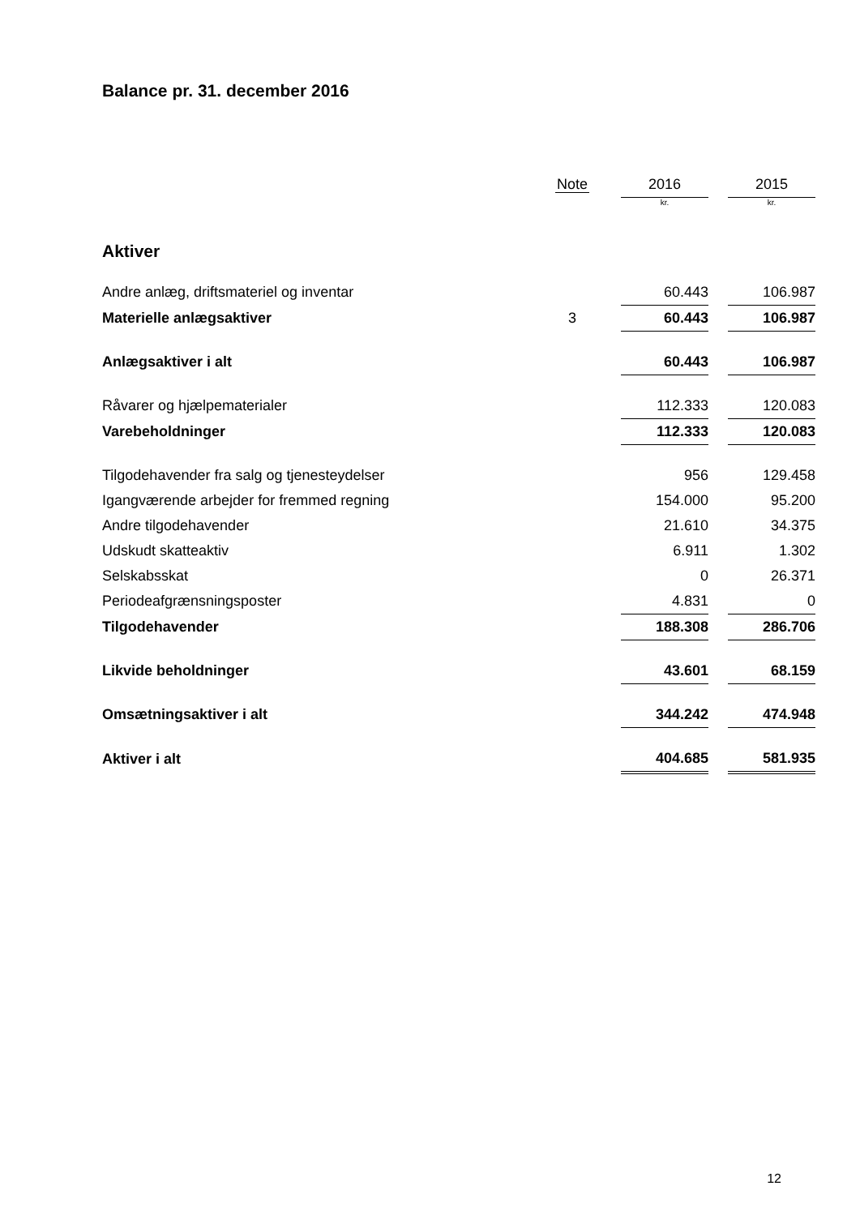Balance pr. 31. december 2016
| | Note | 2016 | | 2015 |
| --- | --- | --- | --- | --- |
| | | kr. | | kr. |
| Aktiver | | | | |
| Andre anlæg, driftsmateriel og inventar | | 60.443 | | 106.987 |
| Materielle anlægsaktiver | 3 | 60.443 | | 106.987 |
| Anlægsaktiver i alt | | 60.443 | | 106.987 |
| Råvarer og hjælpematerialer | | 112.333 | | 120.083 |
| Varebeholdninger | | 112.333 | | 120.083 |
| Tilgodehavender fra salg og tjenesteydelser | | 956 | | 129.458 |
| Igangværende arbejder for fremmed regning | | 154.000 | | 95.200 |
| Andre tilgodehavender | | 21.610 | | 34.375 |
| Udskudt skatteaktiv | | 6.911 | | 1.302 |
| Selskabsskat | | 0 | | 26.371 |
| Periodeafgrænsningsposter | | 4.831 | | 0 |
| Tilgodehavender | | 188.308 | | 286.706 |
| Likvide beholdninger | | 43.601 | | 68.159 |
| Omsætningsaktiver i alt | | 344.242 | | 474.948 |
| Aktiver i alt | | 404.685 | | 581.935 |
12